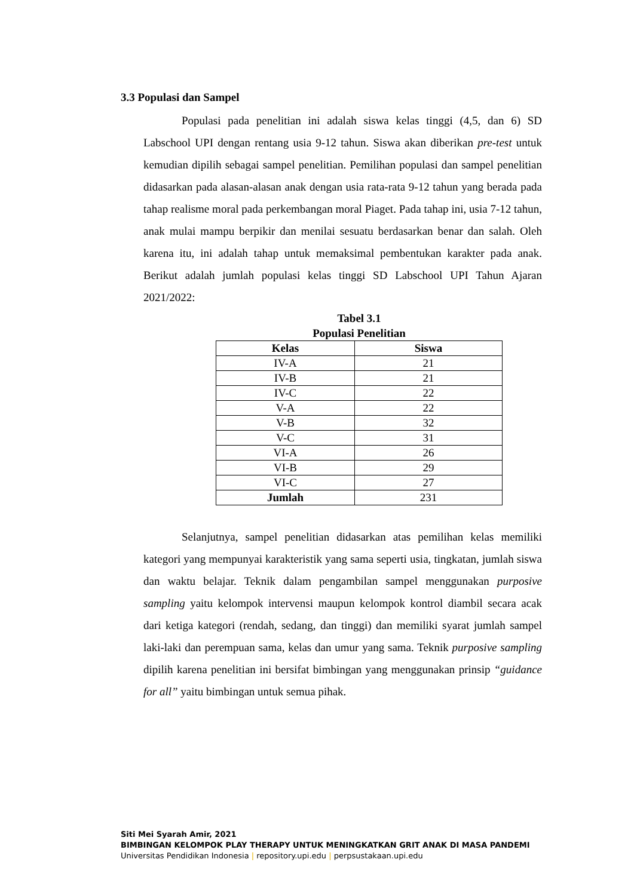3.3 Populasi dan Sampel
Populasi pada penelitian ini adalah siswa kelas tinggi (4,5, dan 6) SD Labschool UPI dengan rentang usia 9-12 tahun. Siswa akan diberikan pre-test untuk kemudian dipilih sebagai sampel penelitian. Pemilihan populasi dan sampel penelitian didasarkan pada alasan-alasan anak dengan usia rata-rata 9-12 tahun yang berada pada tahap realisme moral pada perkembangan moral Piaget. Pada tahap ini, usia 7-12 tahun, anak mulai mampu berpikir dan menilai sesuatu berdasarkan benar dan salah. Oleh karena itu, ini adalah tahap untuk memaksimal pembentukan karakter pada anak. Berikut adalah jumlah populasi kelas tinggi SD Labschool UPI Tahun Ajaran 2021/2022:
Tabel 3.1
Populasi Penelitian
| Kelas | Siswa |
| --- | --- |
| IV-A | 21 |
| IV-B | 21 |
| IV-C | 22 |
| V-A | 22 |
| V-B | 32 |
| V-C | 31 |
| VI-A | 26 |
| VI-B | 29 |
| VI-C | 27 |
| Jumlah | 231 |
Selanjutnya, sampel penelitian didasarkan atas pemilihan kelas memiliki kategori yang mempunyai karakteristik yang sama seperti usia, tingkatan, jumlah siswa dan waktu belajar. Teknik dalam pengambilan sampel menggunakan purposive sampling yaitu kelompok intervensi maupun kelompok kontrol diambil secara acak dari ketiga kategori (rendah, sedang, dan tinggi) dan memiliki syarat jumlah sampel laki-laki dan perempuan sama, kelas dan umur yang sama. Teknik purposive sampling dipilih karena penelitian ini bersifat bimbingan yang menggunakan prinsip “guidance for all” yaitu bimbingan untuk semua pihak.
Siti Mei Syarah Amir, 2021
BIMBINGAN KELOMPOK PLAY THERAPY UNTUK MENINGKATKAN GRIT ANAK DI MASA PANDEMI
Universitas Pendidikan Indonesia | repository.upi.edu | perpsustakaan.upi.edu